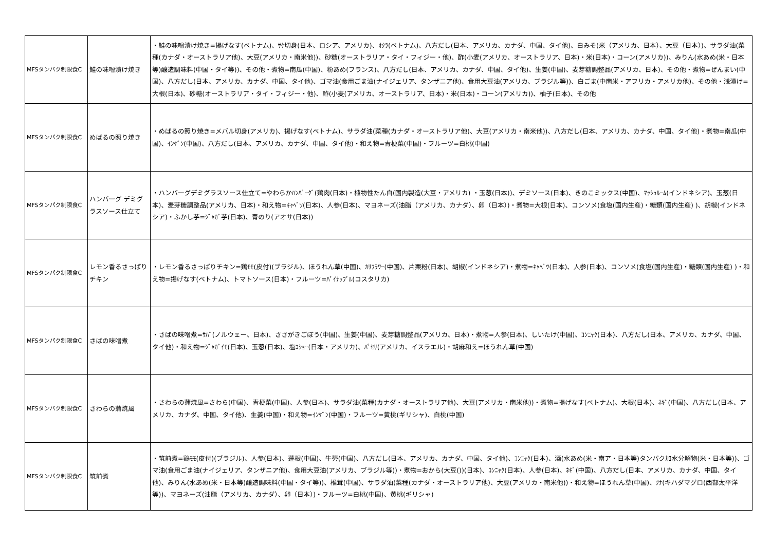| MFSタンパク制限食C | 鮭の味噌漬け焼き | ・鮭の味噌漬け焼き=揚げなす(ベトナム)、ｻｹ切身(日本、ロシア、アメリカ)、ｵｸﾗ(ベトナム)、八方だし(日本、アメリカ、カナダ、中国、タイ他)、白みそ(米（アメリカ、日本）、大豆（日本）)、サラダ油(菜種(カナダ・オーストラリア他)、大豆(アメリカ・南米他))、砂糖(オーストラリア・タイ・フィジー・他)、酢(小麦(アメリカ、オーストラリア、日本)・米(日本)・コーン(アメリカ))、みりん(水あめ(米・日本等)醸造調味料(中国・タイ等))、その他・煮物=南瓜(中国)、粉あめ(フランス)、八方だし(日本、アメリカ、カナダ、中国、タイ他)、生姜(中国)、麦芽糖調整品(アメリカ、日本)、その他・煮物=ぜんまい(中国)、八方だし(日本、アメリカ、カナダ、中国、タイ他)、ゴマ油(食用ごま油(ナイジェリア、タンザニア他)、食用大豆油(アメリカ、ブラジル等))、白ごま(中南米・アフリカ・アメリカ他)、その他・浅漬け=大根(日本)、砂糖(オーストラリア・タイ・フィジー・他)、酢(小麦(アメリカ、オーストラリア、日本)・米(日本)・コーン(アメリカ))、柚子(日本)、その他 |
| MFSタンパク制限食C | めばるの照り焼き | ・めばるの照り焼き=メバル切身(アメリカ)、揚げなす(ベトナム)、サラダ油(菜種(カナダ・オーストラリア他)、大豆(アメリカ・南米他))、八方だし(日本、アメリカ、カナダ、中国、タイ他)・煮物=南瓜(中国)、ｲﾝｹﾞﾝ(中国)、八方だし(日本、アメリカ、カナダ、中国、タイ他)・和え物=青梗菜(中国)・フルーツ=白桃(中国) |
| MFSタンパク制限食C | ハンバーグ デミグラスソース仕立て | ・ハンバーグデミグラスソース仕立て=やわらかﾊﾝﾊﾞｰｸﾞ(鶏肉(日本)・植物性たん白(国内製造(大豆・アメリカ) ・玉葱(日本))、デミソース(日本)、きのこミックス(中国)、ﾏｯｼｭﾙｰﾑ(インドネシア)、玉葱(日本)、麦芽糖調整品(アメリカ、日本)・和え物=ｷｬﾍﾞﾂ(日本)、人参(日本)、マヨネーズ(油脂（アメリカ、カナダ）、卵（日本）)・煮物=大根(日本)、コンソメ(食塩(国内生産)・糖類(国内生産) )、胡椒(インドネシア)・ふかし芋=ｼﾞｬｶﾞ芋(日本)、青のり(アオサ(日本)) |
| MFSタンパク制限食C | レモン香るさっぱりチキン | ・レモン香るさっぱりチキン=鶏ﾓﾓ(皮付)(ブラジル)、ほうれん草(中国)、ｶﾘﾌﾗﾜｰ(中国)、片栗粉(日本)、胡椒(インドネシア)・煮物=ｷｬﾍﾞﾂ(日本)、人参(日本)、コンソメ(食塩(国内生産)・糖類(国内生産) )・和え物=揚げなす(ベトナム)、トマトソース(日本)・フルーツ=ﾊﾟｲﾅｯﾌﾟﾙ(コスタリカ) |
| MFSタンパク制限食C | さばの味噌煮 | ・さばの味噌煮=ｻﾊﾞ(ノルウェー、日本)、ささがきごぼう(中国)、生姜(中国)、麦芽糖調整品(アメリカ、日本)・煮物=人参(日本)、しいたけ(中国)、ｺﾝﾆｬｸ(日本)、八方だし(日本、アメリカ、カナダ、中国、タイ他)・和え物=ｼﾞｬｶﾞｲﾓ(日本)、玉葱(日本)、塩ｺｼｮｰ(日本・アメリカ)、ﾊﾟｾﾘ(アメリカ、イスラエル)・胡麻和え=ほうれん草(中国) |
| MFSタンパク制限食C | さわらの蒲焼風 | ・さわらの蒲焼風=さわら(中国)、青梗菜(中国)、人参(日本)、サラダ油(菜種(カナダ・オーストラリア他)、大豆(アメリカ・南米他))・煮物=揚げなす(ベトナム)、大根(日本)、ﾈｷﾞ(中国)、八方だし(日本、アメリカ、カナダ、中国、タイ他)、生姜(中国)・和え物=ｲﾝｹﾞﾝ(中国)・フルーツ=黄桃(ギリシャ)、白桃(中国) |
| MFSタンパク制限食C | 筑前煮 | ・筑前煮=鶏ﾓﾓ(皮付)(ブラジル)、人参(日本)、蓮根(中国)、牛蒡(中国)、八方だし(日本、アメリカ、カナダ、中国、タイ他)、ｺﾝﾆｬｸ(日本)、酒(水あめ(米・南ア・日本等)タンパク加水分解物(米・日本等))、ゴマ油(食用ごま油(ナイジェリア、タンザニア他)、食用大豆油(アメリカ、ブラジル等))・煮物=おから(大豆())(日本)、ｺﾝﾆｬｸ(日本)、人参(日本)、ﾈｷﾞ(中国)、八方だし(日本、アメリカ、カナダ、中国、タイ他)、みりん(水あめ(米・日本等)醸造調味料(中国・タイ等))、椎茸(中国)、サラダ油(菜種(カナダ・オーストラリア他)、大豆(アメリカ・南米他))・和え物=ほうれん草(中国)、ﾂﾅ(キハダマグロ(西部太平洋等))、マヨネーズ(油脂（アメリカ、カナダ）、卵（日本）)・フルーツ=白桃(中国)、黄桃(ギリシャ) |